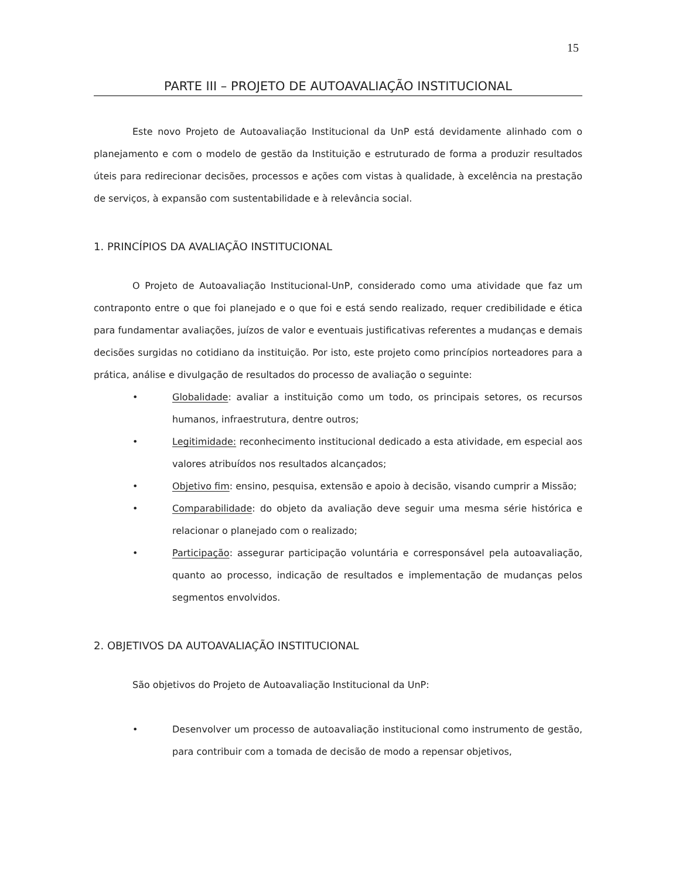15
PARTE III – PROJETO DE AUTOAVALIAÇÃO INSTITUCIONAL
Este novo Projeto de Autoavaliação Institucional da UnP está devidamente alinhado com o planejamento e com o modelo de gestão da Instituição e estruturado de forma a produzir resultados úteis para redirecionar decisões, processos e ações com vistas à qualidade, à excelência na prestação de serviços, à expansão com sustentabilidade e à relevância social.
1. PRINCÍPIOS DA AVALIAÇÃO INSTITUCIONAL
O Projeto de Autoavaliação Institucional-UnP, considerado como uma atividade que faz um contraponto entre o que foi planejado e o que foi e está sendo realizado, requer credibilidade e ética para fundamentar avaliações, juízos de valor e eventuais justificativas referentes a mudanças e demais decisões surgidas no cotidiano da instituição. Por isto, este projeto como princípios norteadores para a prática, análise e divulgação de resultados do processo de avaliação o seguinte:
• Globalidade: avaliar a instituição como um todo, os principais setores, os recursos humanos, infraestrutura, dentre outros;
• Legitimidade: reconhecimento institucional dedicado a esta atividade, em especial aos valores atribuídos nos resultados alcançados;
• Objetivo fim: ensino, pesquisa, extensão e apoio à decisão, visando cumprir a Missão;
• Comparabilidade: do objeto da avaliação deve seguir uma mesma série histórica e relacionar o planejado com o realizado;
• Participação: assegurar participação voluntária e corresponsável pela autoavaliação, quanto ao processo, indicação de resultados e implementação de mudanças pelos segmentos envolvidos.
2. OBJETIVOS DA AUTOAVALIAÇÃO INSTITUCIONAL
São objetivos do Projeto de Autoavaliação Institucional da UnP:
• Desenvolver um processo de autoavaliação institucional como instrumento de gestão, para contribuir com a tomada de decisão de modo a repensar objetivos,